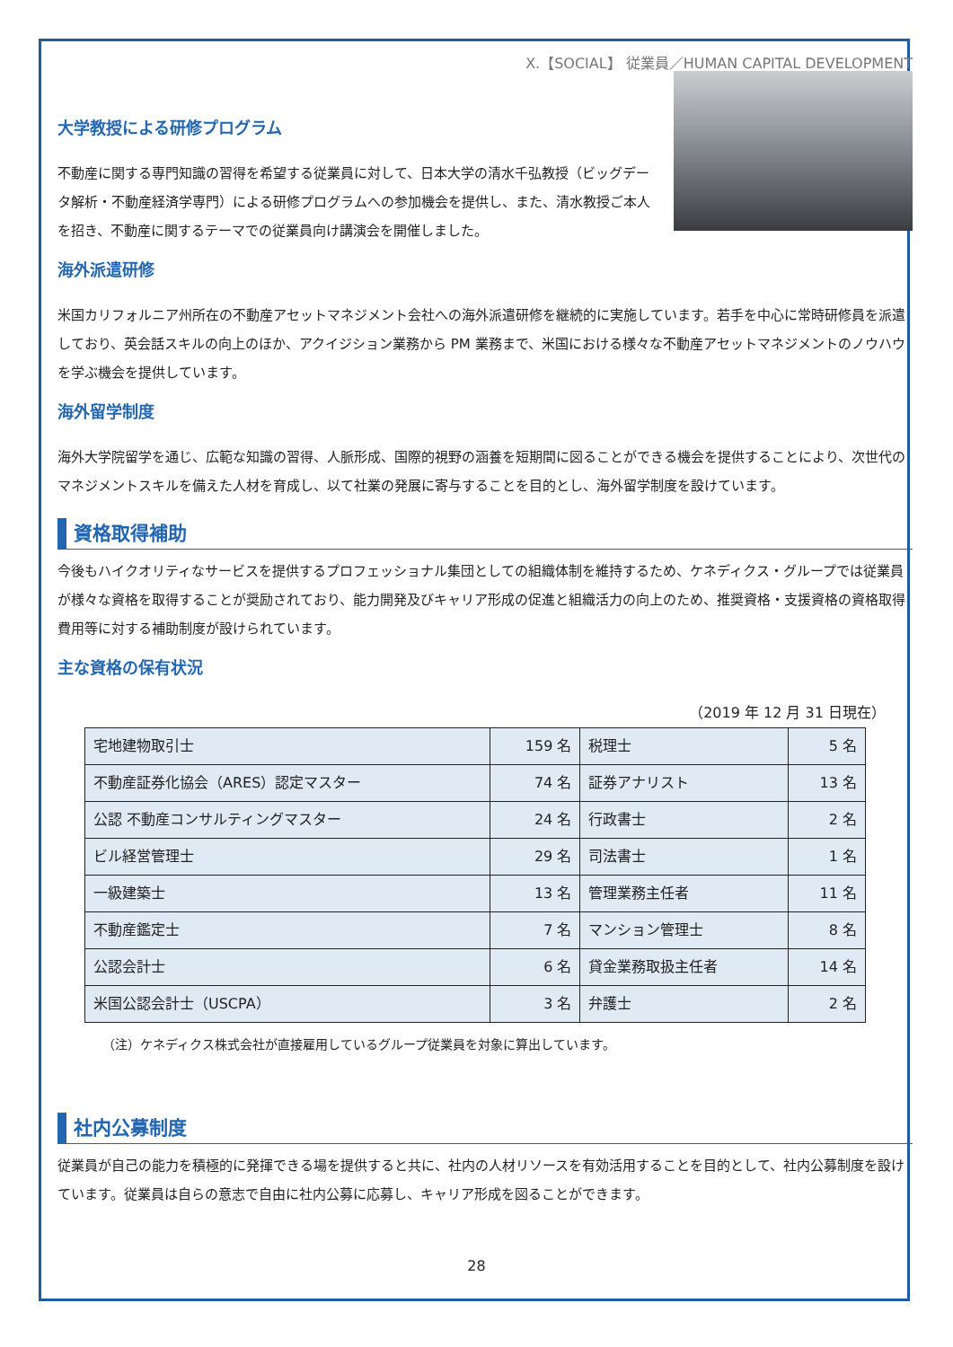X.【SOCIAL】 従業員／HUMAN CAPITAL DEVELOPMENT
大学教授による研修プログラム
不動産に関する専門知識の習得を希望する従業員に対して、日本大学の清水千弘教授（ビッグデータ解析・不動産経済学専門）による研修プログラムへの参加機会を提供し、また、清水教授ご本人を招き、不動産に関するテーマでの従業員向け講演会を開催しました。
海外派遣研修
米国カリフォルニア州所在の不動産アセットマネジメント会社への海外派遣研修を継続的に実施しています。若手を中心に常時研修員を派遣しており、英会話スキルの向上のほか、アクイジション業務から PM 業務まで、米国における様々な不動産アセットマネジメントのノウハウを学ぶ機会を提供しています。
海外留学制度
海外大学院留学を通じ、広範な知識の習得、人脈形成、国際的視野の涵養を短期間に図ることができる機会を提供することにより、次世代のマネジメントスキルを備えた人材を育成し、以て社業の発展に寄与することを目的とし、海外留学制度を設けています。
資格取得補助
今後もハイクオリティなサービスを提供するプロフェッショナル集団としての組織体制を維持するため、ケネディクス・グループでは従業員が様々な資格を取得することが奨励されており、能力開発及びキャリア形成の促進と組織活力の向上のため、推奨資格・支援資格の資格取得費用等に対する補助制度が設けられています。
主な資格の保有状況
（2019 年 12 月 31 日現在）
| 宅地建物取引士 | 159 名 | 税理士 | 5 名 |
| 不動産証券化協会（ARES）認定マスター | 74 名 | 証券アナリスト | 13 名 |
| 公認 不動産コンサルティングマスター | 24 名 | 行政書士 | 2 名 |
| ビル経営管理士 | 29 名 | 司法書士 | 1 名 |
| 一級建築士 | 13 名 | 管理業務主任者 | 11 名 |
| 不動産鑑定士 | 7 名 | マンション管理士 | 8 名 |
| 公認会計士 | 6 名 | 貸金業務取扱主任者 | 14 名 |
| 米国公認会計士（USCPA） | 3 名 | 弁護士 | 2 名 |
（注）ケネディクス株式会社が直接雇用しているグループ従業員を対象に算出しています。
社内公募制度
従業員が自己の能力を積極的に発揮できる場を提供すると共に、社内の人材リソースを有効活用することを目的として、社内公募制度を設けています。従業員は自らの意志で自由に社内公募に応募し、キャリア形成を図ることができます。
28